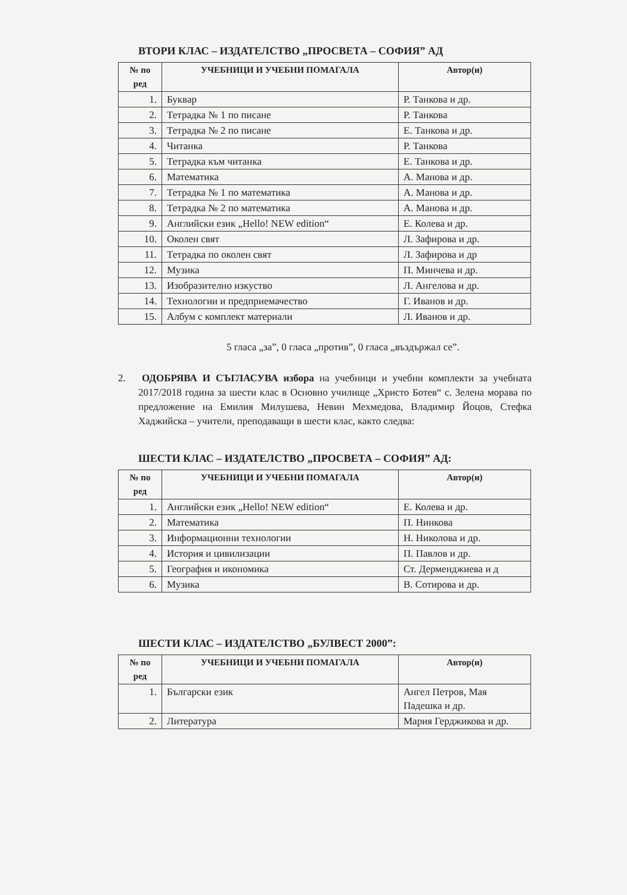ВТОРИ КЛАС – ИЗДАТЕЛСТВО „ПРОСВЕТА – СОФИЯ” АД
| № по ред | УЧЕБНИЦИ И УЧЕБНИ ПОМАГАЛА | Автор(и) |
| --- | --- | --- |
| 1. | Буквар | Р. Танкова и др. |
| 2. | Тетрадка № 1 по писане | Р. Танкова |
| 3. | Тетрадка № 2 по писане | Е. Танкова и др. |
| 4. | Читанка | Р. Танкова |
| 5. | Тетрадка към читанка | Е. Танкова и др. |
| 6. | Математика | А. Манова и др. |
| 7. | Тетрадка № 1 по математика | А. Манова и др. |
| 8. | Тетрадка № 2 по математика | А. Манова и др. |
| 9. | Английски език „Hello! NEW edition“ | Е. Колева и др. |
| 10. | Околен свят | Л. Зафирова и др. |
| 11. | Тетрадка по околен свят | Л. Зафирова и др |
| 12. | Музика | П. Минчева и др. |
| 13. | Изобразително изкуство | Л. Ангелова и др. |
| 14. | Технологии и предприемачество | Г. Иванов и др. |
| 15. | Албум с комплект материали | Л. Иванов и др. |
5 гласа „за”, 0 гласа „против”, 0 гласа „въздържал се”.
2. ОДОБРЯВА И СЪГЛАСУВА избора на учебници и учебни комплекти за учебната 2017/2018 година за шести клас в Основно училище „Христо Ботев“ с. Зелена морава по предложение на Емилия Милушева, Невин Мехмедова, Владимир Йоцов, Стефка Хаджийска – учители, преподаващи в шести клас, както следва:
ШЕСТИ КЛАС – ИЗДАТЕЛСТВО „ПРОСВЕТА – СОФИЯ” АД:
| № по ред | УЧЕБНИЦИ И УЧЕБНИ ПОМАГАЛА | Автор(и) |
| --- | --- | --- |
| 1. | Английски език „Hello! NEW edition“ | Е. Колева и др. |
| 2. | Математика | П. Нинкова |
| 3. | Информационни технологии | Н. Николова и др. |
| 4. | История и цивилизации | П. Павлов и др. |
| 5. | География и икономика | Ст. Дерменджиева и д |
| 6. | Музика | В. Сотирова и др. |
ШЕСТИ КЛАС – ИЗДАТЕЛСТВО „БУЛВЕСТ 2000”:
| № по ред | УЧЕБНИЦИ И УЧЕБНИ ПОМАГАЛА | Автор(и) |
| --- | --- | --- |
| 1. | Български език | Ангел Петров, Мая Падешка и др. |
| 2. | Литература | Мария Герджикова и др. |